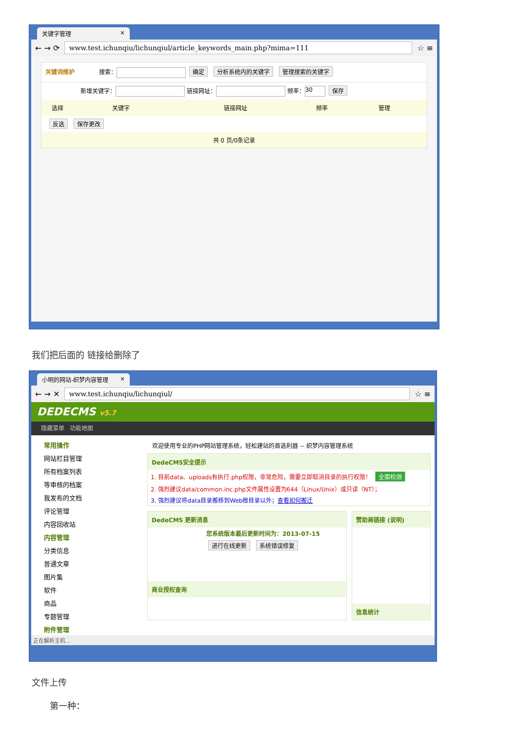关键字管理 ×
← → ⟳
www.test.ichunqiu/lichunqiul/article_keywords_main.php?mima=111
☆ ≡
关键词维护 搜索： 确定 分析系统内的关键字 管理搜索的关键字
新增关键字： 链接网址： 频率： 30 保存
选择 关键字 链接网址 频率 管理
反选 保存更改
共 0 页/0条记录
我们把后面的 链接给删除了
小明的网站-织梦内容管理 ×
← → ✕
www.test.ichunqiu/lichunqiul/
☆ ≡
DEDECMS v5.7
隐藏菜单 功能地图
常用操作
网站栏目管理
所有档案列表
等审核的档案
我发布的文档
评论管理
内容回收站
内容管理
分类信息
普通文章
图片集
软件
商品
专题管理
附件管理
欢迎使用专业的PHP网站管理系统，轻松建站的首选利器 -- 织梦内容管理系统
DedeCMS安全提示
1. 目前data、uploads有执行.php权限，非常危险，需要立即取消目录的执行权限！ 全面检测
2. 强烈建议data/common.inc.php文件属性设置为644（Linux/Unix）或只读（NT）；
3. 强烈建议将data目录搬移到Web根目录以外；查看如何搬迁
DedeCMS 更新消息
您系统版本最后更新时间为：2013-07-15
进行在线更新 系统错误修复
商业授权查询
赞助商链接 (说明)
信息统计
正在解析主机...
文件上传
第一种：